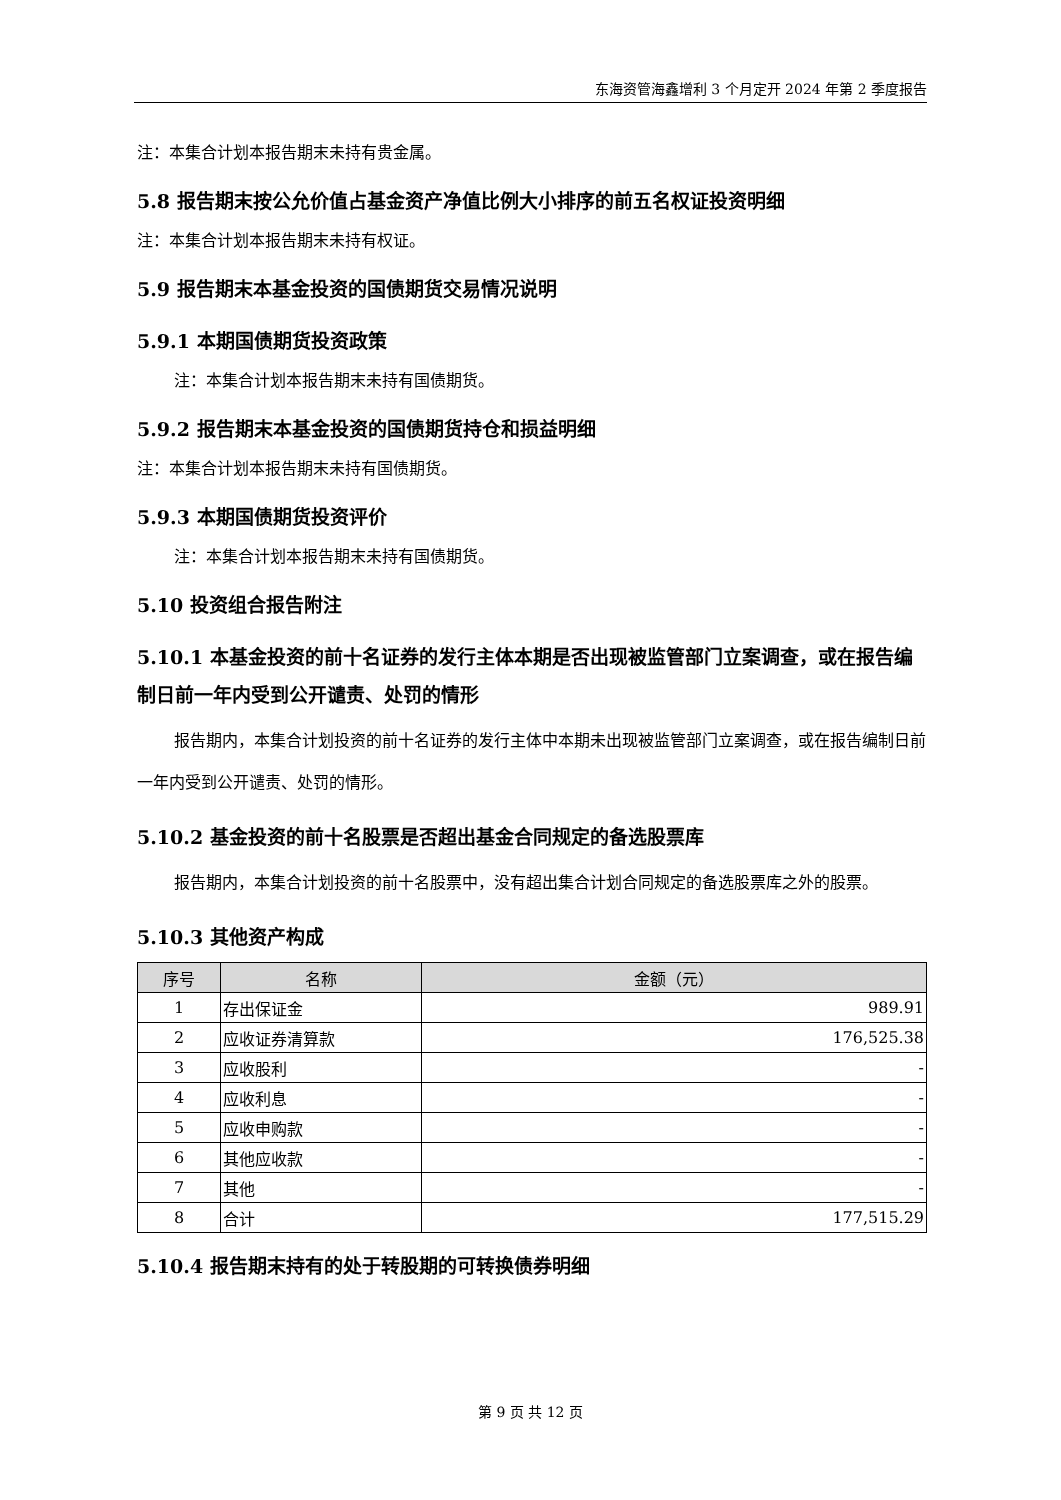东海资管海鑫增利 3 个月定开 2024 年第 2 季度报告
注：本集合计划本报告期末未持有贵金属。
5.8 报告期末按公允价值占基金资产净值比例大小排序的前五名权证投资明细
注：本集合计划本报告期末未持有权证。
5.9 报告期末本基金投资的国债期货交易情况说明
5.9.1 本期国债期货投资政策
注：本集合计划本报告期末未持有国债期货。
5.9.2 报告期末本基金投资的国债期货持仓和损益明细
注：本集合计划本报告期末未持有国债期货。
5.9.3 本期国债期货投资评价
注：本集合计划本报告期末未持有国债期货。
5.10 投资组合报告附注
5.10.1 本基金投资的前十名证券的发行主体本期是否出现被监管部门立案调查，或在报告编制日前一年内受到公开谴责、处罚的情形
报告期内，本集合计划投资的前十名证券的发行主体中本期未出现被监管部门立案调查，或在报告编制日前一年内受到公开谴责、处罚的情形。
5.10.2 基金投资的前十名股票是否超出基金合同规定的备选股票库
报告期内，本集合计划投资的前十名股票中，没有超出集合计划合同规定的备选股票库之外的股票。
5.10.3 其他资产构成
| 序号 | 名称 | 金额（元） |
| --- | --- | --- |
| 1 | 存出保证金 | 989.91 |
| 2 | 应收证券清算款 | 176,525.38 |
| 3 | 应收股利 | - |
| 4 | 应收利息 | - |
| 5 | 应收申购款 | - |
| 6 | 其他应收款 | - |
| 7 | 其他 | - |
| 8 | 合计 | 177,515.29 |
5.10.4 报告期末持有的处于转股期的可转换债券明细
第 9 页 共 12 页